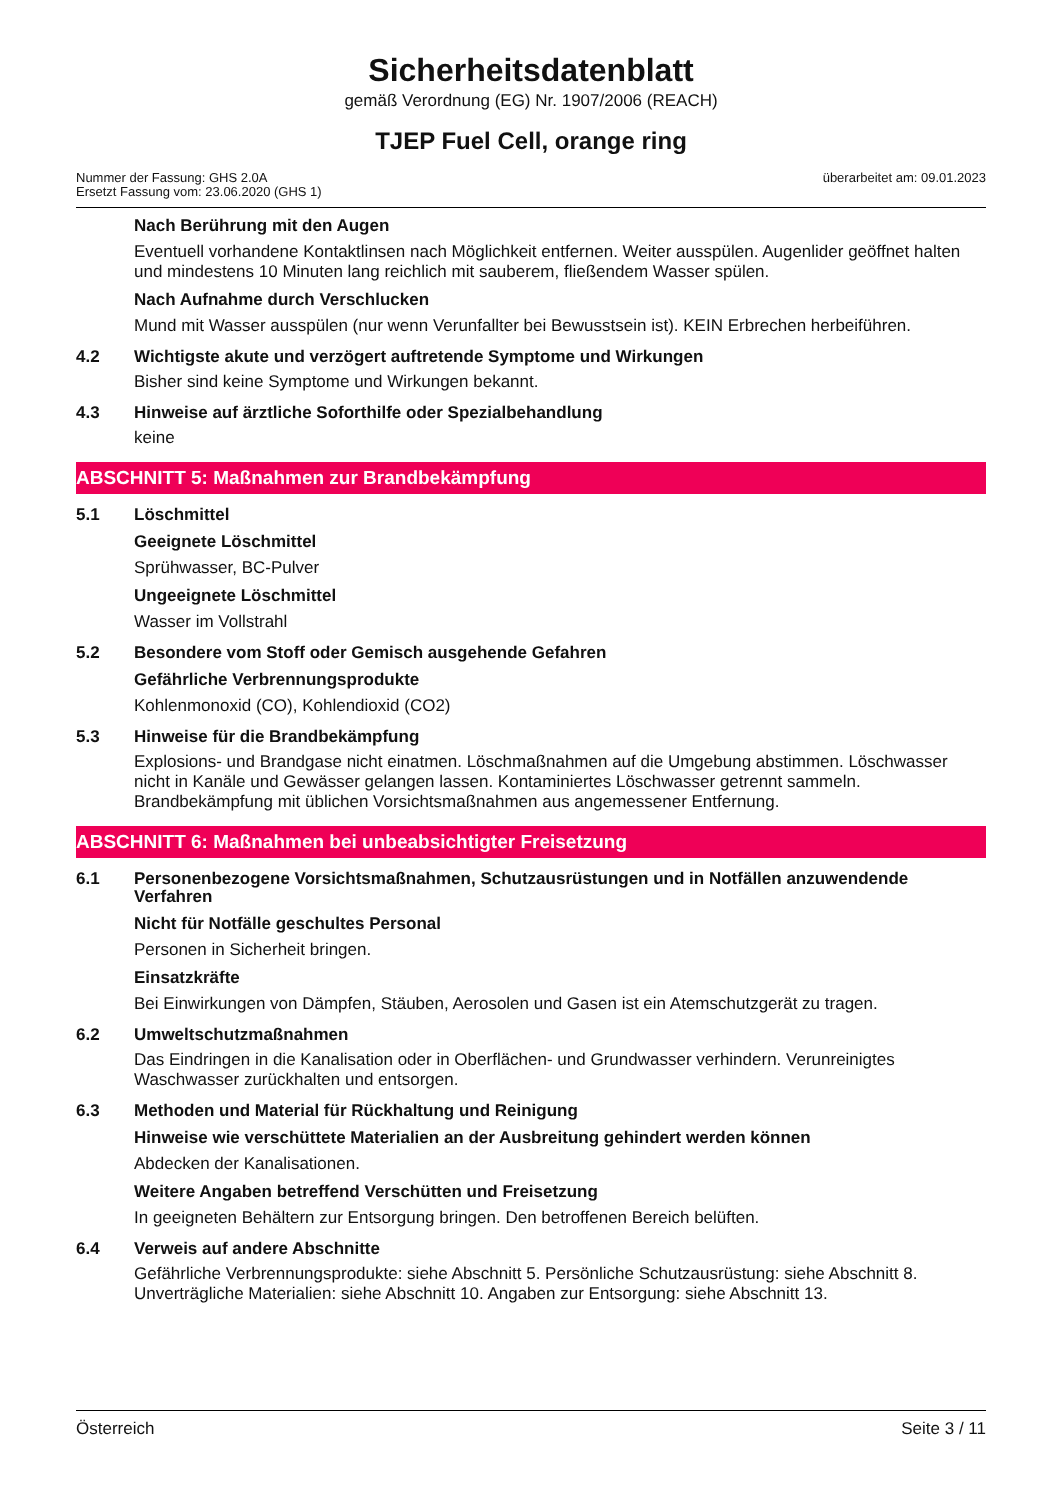Sicherheitsdatenblatt
gemäß Verordnung (EG) Nr. 1907/2006 (REACH)
TJEP Fuel Cell, orange ring
Nummer der Fassung: GHS 2.0A
Ersetzt Fassung vom: 23.06.2020 (GHS 1)
überarbeitet am: 09.01.2023
Nach Berührung mit den Augen
Eventuell vorhandene Kontaktlinsen nach Möglichkeit entfernen. Weiter ausspülen. Augenlider geöffnet halten und mindestens 10 Minuten lang reichlich mit sauberem, fließendem Wasser spülen.
Nach Aufnahme durch Verschlucken
Mund mit Wasser ausspülen (nur wenn Verunfallter bei Bewusstsein ist). KEIN Erbrechen herbeiführen.
4.2 Wichtigste akute und verzögert auftretende Symptome und Wirkungen
Bisher sind keine Symptome und Wirkungen bekannt.
4.3 Hinweise auf ärztliche Soforthilfe oder Spezialbehandlung
keine
ABSCHNITT 5: Maßnahmen zur Brandbekämpfung
5.1 Löschmittel
Geeignete Löschmittel
Sprühwasser, BC-Pulver
Ungeeignete Löschmittel
Wasser im Vollstrahl
5.2 Besondere vom Stoff oder Gemisch ausgehende Gefahren
Gefährliche Verbrennungsprodukte
Kohlenmonoxid (CO), Kohlendioxid (CO2)
5.3 Hinweise für die Brandbekämpfung
Explosions- und Brandgase nicht einatmen. Löschmaßnahmen auf die Umgebung abstimmen. Löschwasser nicht in Kanäle und Gewässer gelangen lassen. Kontaminiertes Löschwasser getrennt sammeln. Brandbekämpfung mit üblichen Vorsichtsmaßnahmen aus angemessener Entfernung.
ABSCHNITT 6: Maßnahmen bei unbeabsichtigter Freisetzung
6.1 Personenbezogene Vorsichtsmaßnahmen, Schutzausrüstungen und in Notfällen anzuwendende Verfahren
Nicht für Notfälle geschultes Personal
Personen in Sicherheit bringen.
Einsatzkräfte
Bei Einwirkungen von Dämpfen, Stäuben, Aerosolen und Gasen ist ein Atemschutzgerät zu tragen.
6.2 Umweltschutzmaßnahmen
Das Eindringen in die Kanalisation oder in Oberflächen- und Grundwasser verhindern. Verunreinigtes Waschwasser zurückhalten und entsorgen.
6.3 Methoden und Material für Rückhaltung und Reinigung
Hinweise wie verschüttete Materialien an der Ausbreitung gehindert werden können
Abdecken der Kanalisationen.
Weitere Angaben betreffend Verschütten und Freisetzung
In geeigneten Behältern zur Entsorgung bringen. Den betroffenen Bereich belüften.
6.4 Verweis auf andere Abschnitte
Gefährliche Verbrennungsprodukte: siehe Abschnitt 5. Persönliche Schutzausrüstung: siehe Abschnitt 8. Unverträgliche Materialien: siehe Abschnitt 10. Angaben zur Entsorgung: siehe Abschnitt 13.
Österreich Seite 3 / 11